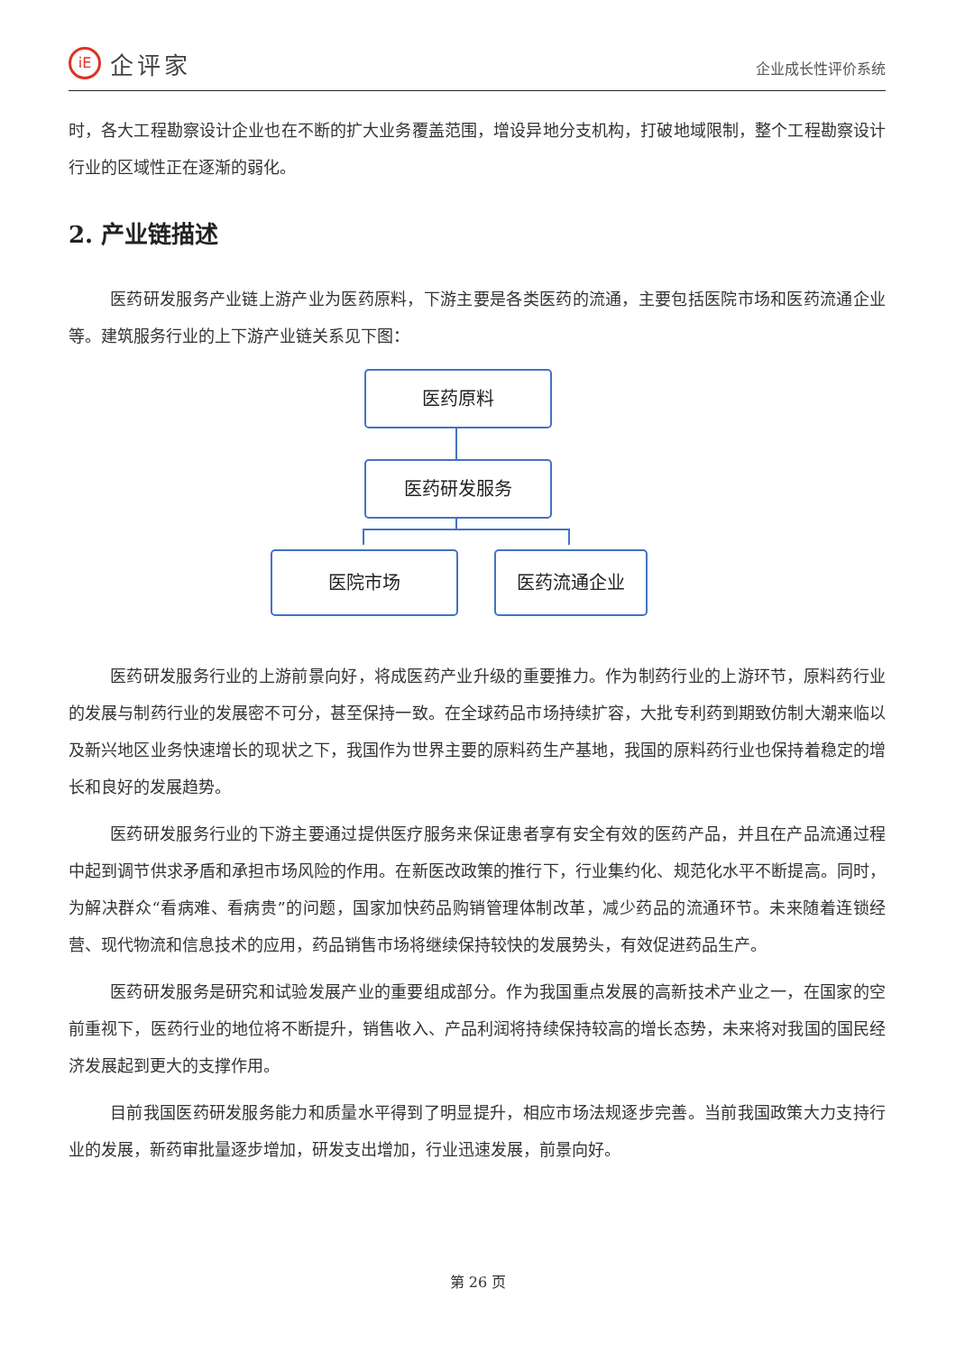iE
企评家
企业成长性评价系统
时，各大工程勘察设计企业也在不断的扩大业务覆盖范围，增设异地分支机构，打破地域限制，整个工程勘察设计行业的区域性正在逐渐的弱化。
2. 产业链描述
医药研发服务产业链上游产业为医药原料，下游主要是各类医药的流通，主要包括医院市场和医药流通企业等。建筑服务行业的上下游产业链关系见下图：
医药原料
医药研发服务
医院市场 医药流通企业
医药研发服务行业的上游前景向好，将成医药产业升级的重要推力。作为制药行业的上游环节，原料药行业的发展与制药行业的发展密不可分，甚至保持一致。在全球药品市场持续扩容，大批专利药到期致仿制大潮来临以及新兴地区业务快速增长的现状之下，我国作为世界主要的原料药生产基地，我国的原料药行业也保持着稳定的增长和良好的发展趋势。
医药研发服务行业的下游主要通过提供医疗服务来保证患者享有安全有效的医药产品，并且在产品流通过程中起到调节供求矛盾和承担市场风险的作用。在新医改政策的推行下，行业集约化、规范化水平不断提高。同时，为解决群众“看病难、看病贵”的问题，国家加快药品购销管理体制改革，减少药品的流通环节。未来随着连锁经营、现代物流和信息技术的应用，药品销售市场将继续保持较快的发展势头，有效促进药品生产。
医药研发服务是研究和试验发展产业的重要组成部分。作为我国重点发展的高新技术产业之一，在国家的空前重视下，医药行业的地位将不断提升，销售收入、产品利润将持续保持较高的增长态势，未来将对我国的国民经济发展起到更大的支撑作用。
目前我国医药研发服务能力和质量水平得到了明显提升，相应市场法规逐步完善。当前我国政策大力支持行业的发展，新药审批量逐步增加，研发支出增加，行业迅速发展，前景向好。
第 26 页